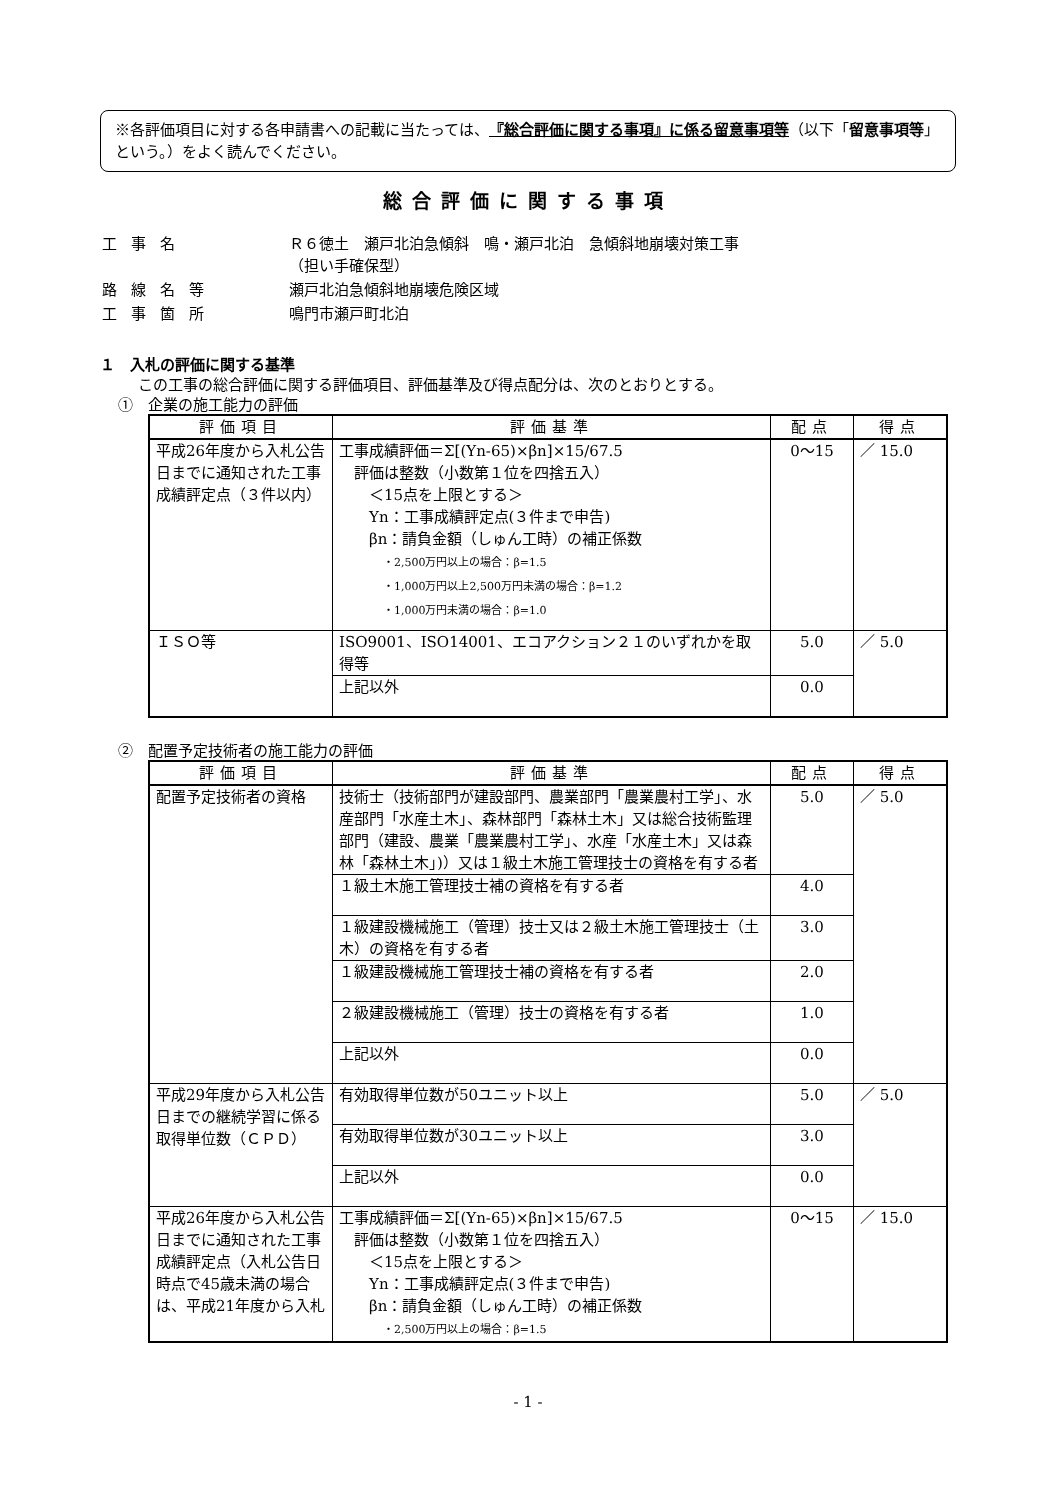※各評価項目に対する各申請書への記載に当たっては、『総合評価に関する事項』に係る留意事項等（以下「留意事項等」という。）をよく読んでください。
総合評価に関する事項
| 工事名 | Ｒ６徳土 瀬戸北泊急傾斜 鳴・瀬戸北泊 急傾斜地崩壊対策工事 （担い手確保型） |
| 路線名等 | 瀬戸北泊急傾斜地崩壊危険区域 |
| 工事箇所 | 鳴門市瀬戸町北泊 |
１　入札の評価に関する基準
この工事の総合評価に関する評価項目、評価基準及び得点配分は、次のとおりとする。
①　企業の施工能力の評価
| 評価項目 | 評価基準 | 配点 | 得点 |
| --- | --- | --- | --- |
| 平成26年度から入札公告日までに通知された工事成績評定点（３件以内） | 工事成績評価＝Σ[(Yn-65)×βn]×15/67.5 評価は整数（小数第１位を四捨五入） ＜15点を上限とする＞ Yn：工事成績評定点(３件まで申告) βn：請負金額（しゅん工時）の補正係数 ・2,500万円以上の場合：β=1.5 ・1,000万円以上2,500万円未満の場合：β=1.2 ・1,000万円未満の場合：β=1.0 | 0～15 | ／ 15.0 |
| ＩＳＯ等 | ISO9001、ISO14001、エコアクション２１のいずれかを取得等 | 5.0 | ／ 5.0 |
| | 上記以外 | 0.0 | |
②　配置予定技術者の施工能力の評価
| 評価項目 | 評価基準 | 配点 | 得点 |
| --- | --- | --- | --- |
| 配置予定技術者の資格 | 技術士（技術部門が建設部門、農業部門「農業農村工学」、水産部門「水産土木」、森林部門「森林土木」又は総合技術監理部門（建設、農業「農業農村工学」、水産「水産土木」又は森林「森林土木」)）又は１級土木施工管理技士の資格を有する者 | 5.0 | ／ 5.0 |
| | １級土木施工管理技士補の資格を有する者 | 4.0 | |
| | １級建設機械施工（管理）技士又は２級土木施工管理技士（土木）の資格を有する者 | 3.0 | |
| | １級建設機械施工管理技士補の資格を有する者 | 2.0 | |
| | ２級建設機械施工（管理）技士の資格を有する者 | 1.0 | |
| | 上記以外 | 0.0 | |
| 平成29年度から入札公告日までの継続学習に係る取得単位数（ＣＰＤ） | 有効取得単位数が50ユニット以上 | 5.0 | ／ 5.0 |
| | 有効取得単位数が30ユニット以上 | 3.0 | |
| | 上記以外 | 0.0 | |
| 平成26年度から入札公告日までに通知された工事成績評定点（入札公告日時点で45歳未満の場合は、平成21年度から入札 | 工事成績評価＝Σ[(Yn-65)×βn]×15/67.5 評価は整数（小数第１位を四捨五入） ＜15点を上限とする＞ Yn：工事成績評定点(３件まで申告) βn：請負金額（しゅん工時）の補正係数 ・2,500万円以上の場合：β=1.5 | 0～15 | ／ 15.0 |
- 1 -